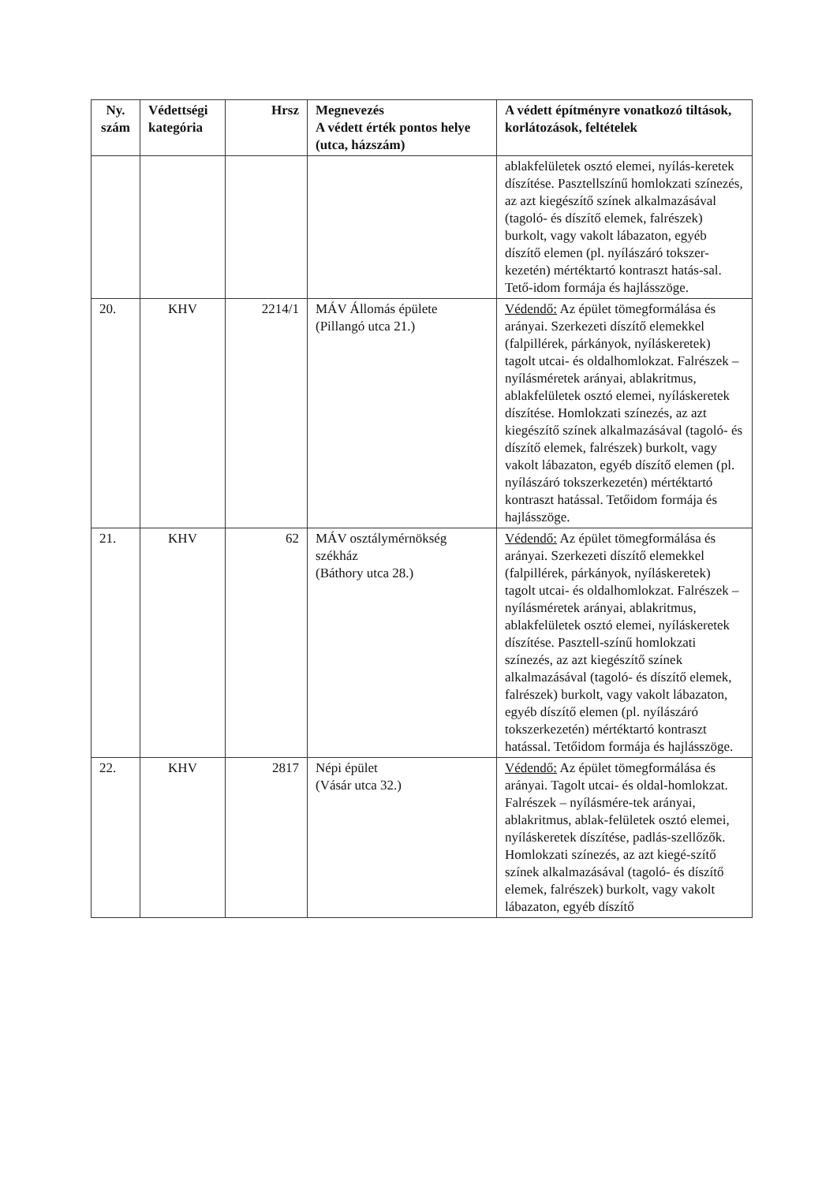| Ny. szám | Védettségi kategória | Hrsz | Megnevezés A védett érték pontos helye (utca, házszám) | A védett építményre vonatkozó tiltások, korlátozások, feltételek |
| --- | --- | --- | --- | --- |
| | | | | ablakfelületek osztó elemei, nyílás-keretek díszítése. Pasztellszínű homlokzati színezés, az azt kiegészítő színek alkalmazásával (tagoló- és díszítő elemek, falrészek) burkolt, vagy vakolt lábazaton, egyéb díszítő elemen (pl. nyílászáró tokszer-kezetén) mértéktartó kontraszt hatás-sal. Tető-idom formája és hajlásszöge. |
| 20. | KHV | 2214/1 | MÁV Állomás épülete (Pillangó utca 21.) | Védendő: Az épület tömegformálása és arányai. Szerkezeti díszítő elemekkel (falpillérek, párkányok, nyíláskeretek) tagolt utcai- és oldalhomlokzat. Falrészek – nyílásméretek arányai, ablakritmus, ablakfelületek osztó elemei, nyíláskeretek díszítése. Homlokzati színezés, az azt kiegészítő színek alkalmazásával (tagoló- és díszítő elemek, falrészek) burkolt, vagy vakolt lábazaton, egyéb díszítő elemen (pl. nyílászáró tokszerkezetén) mértéktartó kontraszt hatással. Tetőidom formája és hajlásszöge. |
| 21. | KHV | 62 | MÁV osztálymérnökség székház (Báthory utca 28.) | Védendő: Az épület tömegformálása és arányai. Szerkezeti díszítő elemekkel (falpillérek, párkányok, nyíláskeretek) tagolt utcai- és oldalhomlokzat. Falrészek – nyílásméretek arányai, ablakritmus, ablakfelületek osztó elemei, nyíláskeretek díszítése. Pasztell-színű homlokzati színezés, az azt kiegészítő színek alkalmazásával (tagoló- és díszítő elemek, falrészek) burkolt, vagy vakolt lábazaton, egyéb díszítő elemen (pl. nyílászáró tokszerkezetén) mértéktartó kontraszt hatással. Tetőidom formája és hajlásszöge. |
| 22. | KHV | 2817 | Népi épület (Vásár utca 32.) | Védendő: Az épület tömegformálása és arányai. Tagolt utcai- és oldal-homlokzat. Falrészek – nyílásmére-tek arányai, ablakritmus, ablak-felületek osztó elemei, nyíláskeretek díszítése, padlás-szellőzők. Homlokzati színezés, az azt kiegé-szítő színek alkalmazásával (tagoló- és díszítő elemek, falrészek) burkolt, vagy vakolt lábazaton, egyéb díszítő |